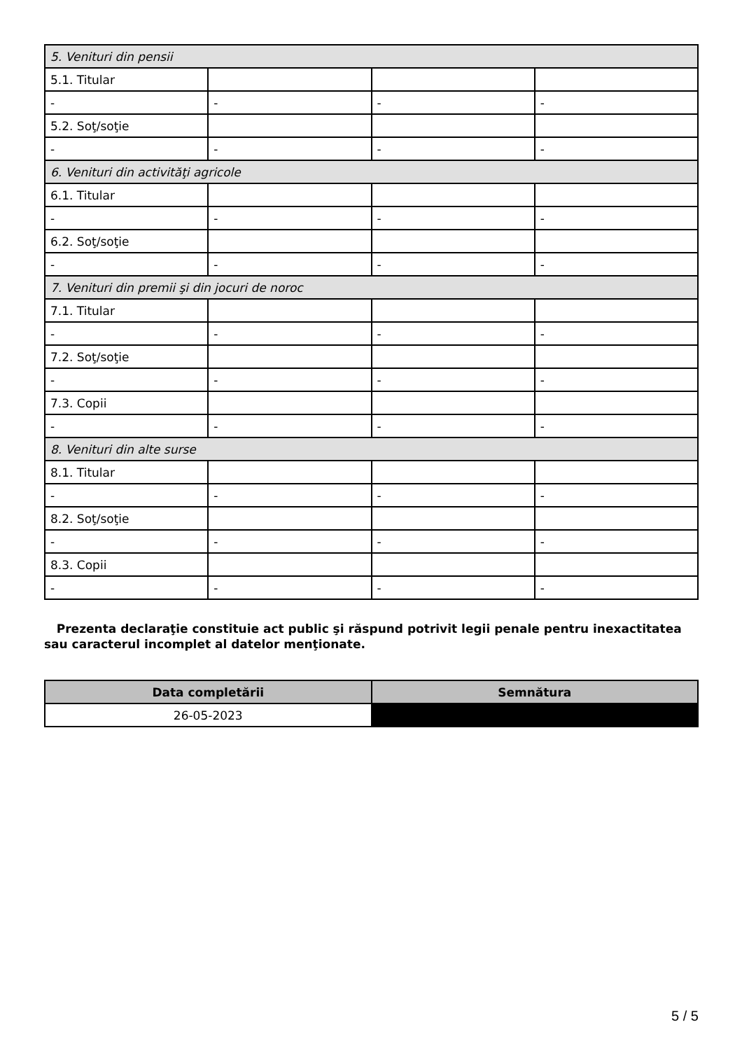| 5. Venituri din pensii | | | |
| 5.1. Titular | | | |
| - | - | - | - |
| 5.2. Soţ/soţie | | | |
| - | - | - | - |
| 6. Venituri din activităţi agricole | | | |
| 6.1. Titular | | | |
| - | - | - | - |
| 6.2. Soţ/soţie | | | |
| - | - | - | - |
| 7. Venituri din premii şi din jocuri de noroc | | | |
| 7.1. Titular | | | |
| - | - | - | - |
| 7.2. Soţ/soţie | | | |
| - | - | - | - |
| 7.3. Copii | | | |
| - | - | - | - |
| 8. Venituri din alte surse | | | |
| 8.1. Titular | | | |
| - | - | - | - |
| 8.2. Soţ/soţie | | | |
| - | - | - | - |
| 8.3. Copii | | | |
| - | - | - | - |
Prezenta declaraţie constituie act public şi răspund potrivit legii penale pentru inexactitatea sau caracterul incomplet al datelor menţionate.
| Data completării | Semnătura |
| --- | --- |
| 26-05-2023 | |
5 / 5